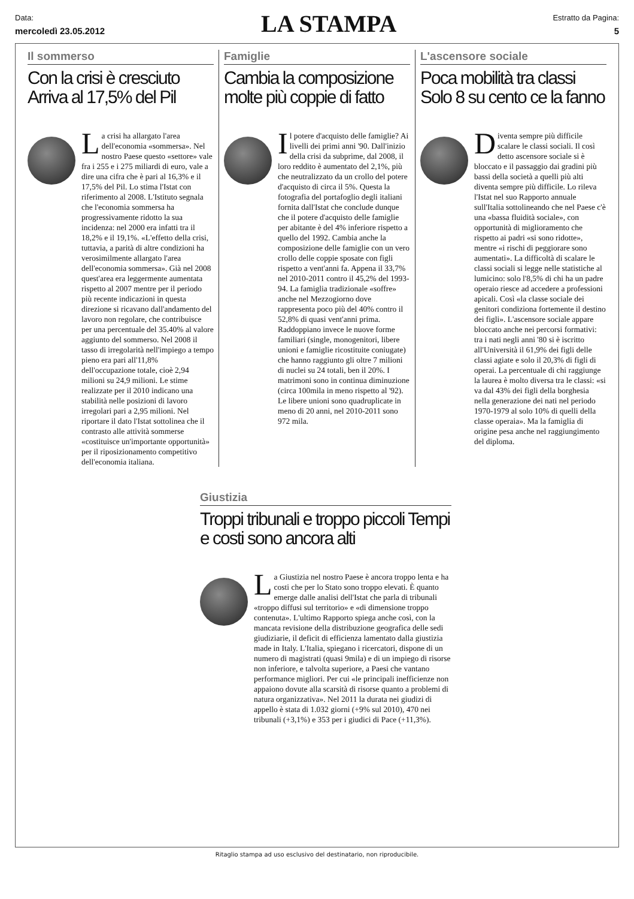Data:
mercoledì 23.05.2012
LA STAMPA
Estratto da Pagina:
5
Il sommerso
Con la crisi è cresciuto Arriva al 17,5% del Pil
La crisi ha allargato l'area dell'economia «sommersa». Nel nostro Paese questo «settore» vale fra i 255 e i 275 miliardi di euro, vale a dire una cifra che è pari al 16,3% e il 17,5% del Pil. Lo stima l'Istat con riferimento al 2008. L'Istituto segnala che l'economia sommersa ha progressivamente ridotto la sua incidenza: nel 2000 era infatti tra il 18,2% e il 19,1%. «L'effetto della crisi, tuttavia, a parità di altre condizioni ha verosimilmente allargato l'area dell'economia sommersa». Già nel 2008 quest'area era leggermente aumentata rispetto al 2007 mentre per il periodo più recente indicazioni in questa direzione si ricavano dall'andamento del lavoro non regolare, che contribuisce per una percentuale del 35.40% al valore aggiunto del sommerso. Nel 2008 il tasso di irregolarità nell'impiego a tempo pieno era pari all'11,8% dell'occupazione totale, cioè 2,94 milioni su 24,9 milioni. Le stime realizzate per il 2010 indicano una stabilità nelle posizioni di lavoro irregolari pari a 2,95 milioni. Nel riportare il dato l'Istat sottolinea che il contrasto alle attività sommerse «costituisce un'importante opportunità» per il riposizionamento competitivo dell'economia italiana.
Famiglie
Cambia la composizione molte più coppie di fatto
Il potere d'acquisto delle famiglie? Ai livelli dei primi anni '90. Dall'inizio della crisi da subprime, dal 2008, il loro reddito è aumentato del 2,1%, più che neutralizzato da un crollo del potere d'acquisto di circa il 5%. Questa la fotografia del portafoglio degli italiani fornita dall'Istat che conclude dunque che il potere d'acquisto delle famiglie per abitante è del 4% inferiore rispetto a quello del 1992. Cambia anche la composizione delle famiglie con un vero crollo delle coppie sposate con figli rispetto a vent'anni fa. Appena il 33,7% nel 2010-2011 contro il 45,2% del 1993-94. La famiglia tradizionale «soffre» anche nel Mezzogiorno dove rappresenta poco più del 40% contro il 52,8% di quasi vent'anni prima. Raddoppiano invece le nuove forme familiari (single, monogenitori, libere unioni e famiglie ricostituite coniugate) che hanno raggiunto gli oltre 7 milioni di nuclei su 24 totali, ben il 20%. I matrimoni sono in continua diminuzione (circa 100mila in meno rispetto al '92). Le libere unioni sono quadruplicate in meno di 20 anni, nel 2010-2011 sono 972 mila.
L'ascensore sociale
Poca mobilità tra classi Solo 8 su cento ce la fanno
Diventa sempre più difficile scalare le classi sociali. Il così detto ascensore sociale si è bloccato e il passaggio dai gradini più bassi della società a quelli più alti diventa sempre più difficile. Lo rileva l'Istat nel suo Rapporto annuale sull'Italia sottolineando che nel Paese c'è una «bassa fluidità sociale», con opportunità di miglioramento che rispetto ai padri «si sono ridotte», mentre «i rischi di peggiorare sono aumentati». La difficoltà di scalare le classi sociali si legge nelle statistiche al lumicino: solo l'8,5% di chi ha un padre operaio riesce ad accedere a professioni apicali. Così «la classe sociale dei genitori condiziona fortemente il destino dei figli». L'ascensore sociale appare bloccato anche nei percorsi formativi: tra i nati negli anni '80 si è iscritto all'Università il 61,9% dei figli delle classi agiate e solo il 20,3% di figli di operai. La percentuale di chi raggiunge la laurea è molto diversa tra le classi: «si va dal 43% dei figli della borghesia nella generazione dei nati nel periodo 1970-1979 al solo 10% di quelli della classe operaia». Ma la famiglia di origine pesa anche nel raggiungimento del diploma.
Giustizia
Troppi tribunali e troppo piccoli Tempi e costi sono ancora alti
La Giustizia nel nostro Paese è ancora troppo lenta e ha costi che per lo Stato sono troppo elevati. È quanto emerge dalle analisi dell'Istat che parla di tribunali «troppo diffusi sul territorio» e «di dimensione troppo contenuta». L'ultimo Rapporto spiega anche così, con la mancata revisione della distribuzione geografica delle sedi giudiziarie, il deficit di efficienza lamentato dalla giustizia made in Italy. L'Italia, spiegano i ricercatori, dispone di un numero di magistrati (quasi 9mila) e di un impiego di risorse non inferiore, e talvolta superiore, a Paesi che vantano performance migliori. Per cui «le principali inefficienze non appaiono dovute alla scarsità di risorse quanto a problemi di natura organizzativa». Nel 2011 la durata nei giudizi di appello è stata di 1.032 giorni (+9% sul 2010), 470 nei tribunali (+3,1%) e 353 per i giudici di Pace (+11,3%).
Ritaglio stampa ad uso esclusivo del destinatario, non riproducibile.